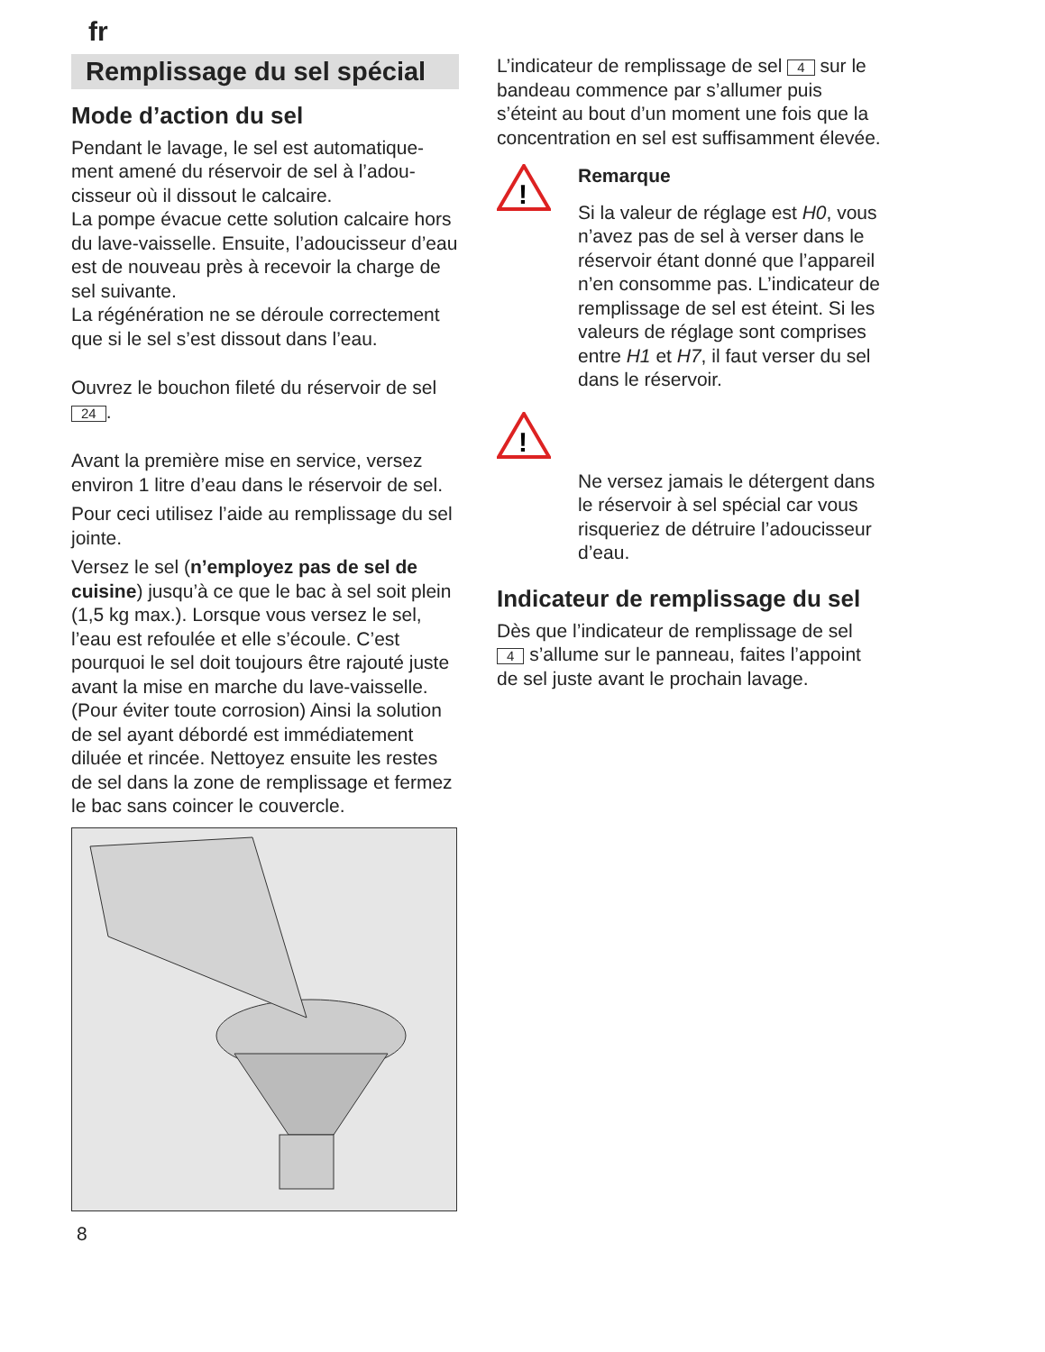fr
Remplissage du sel spécial
Mode d’action du sel
Pendant le lavage, le sel est automatique­ment amené du réservoir de sel à l’adou­cisseur où il dissout le calcaire.
La pompe évacue cette solution calcaire hors du lave-vaisselle. Ensuite, l’adoucisseur d’eau est de nouveau près à recevoir la charge de sel suivante.
La régénération ne se déroule correcte­ment que si le sel s’est dissout dans l’eau.
Ouvrez le bouchon fileté du réservoir de sel 24.
Avant la première mise en service, versez environ 1 litre d’eau dans le réservoir de sel.
Pour ceci utilisez l’aide au remplissage du sel jointe.
Versez le sel (n’employez pas de sel de cuisine) jusqu’à ce que le bac à sel soit plein (1,5 kg max.). Lorsque vous versez le sel, l’eau est refoulée et elle s’écoule. C’est pourquoi le sel doit toujours être rajouté juste avant la mise en marche du lave-vaisselle. (Pour éviter toute corrosion) Ainsi la solution de sel ayant débordé est immédiatement diluée et rincée. Nettoyez ensuite les restes de sel dans la zone de remplissage et fermez le bac sans coincer le couvercle.
L’indicateur de remplissage de sel 4 sur le bandeau commence par s’allumer puis s’éteint au bout d’un moment une fois que la concentration en sel est suffisamment élevée.
!
Remarque
Si la valeur de réglage est H0, vous n’avez pas de sel à verser dans le réservoir étant donné que l’appareil n’en consomme pas. L’indicateur de remplissage de sel est éteint. Si les valeurs de réglage sont comprises entre H1 et H7, il faut verser du sel dans le réservoir.
!
Ne versez jamais le détergent dans le réservoir à sel spécial car vous risqueriez de détruire l’adoucisseur d’eau.
Indicateur de remplissage du sel
Dès que l’indicateur de remplissage de sel 4 s’allume sur le panneau, faites l’appoint de sel juste avant le prochain lavage.
8